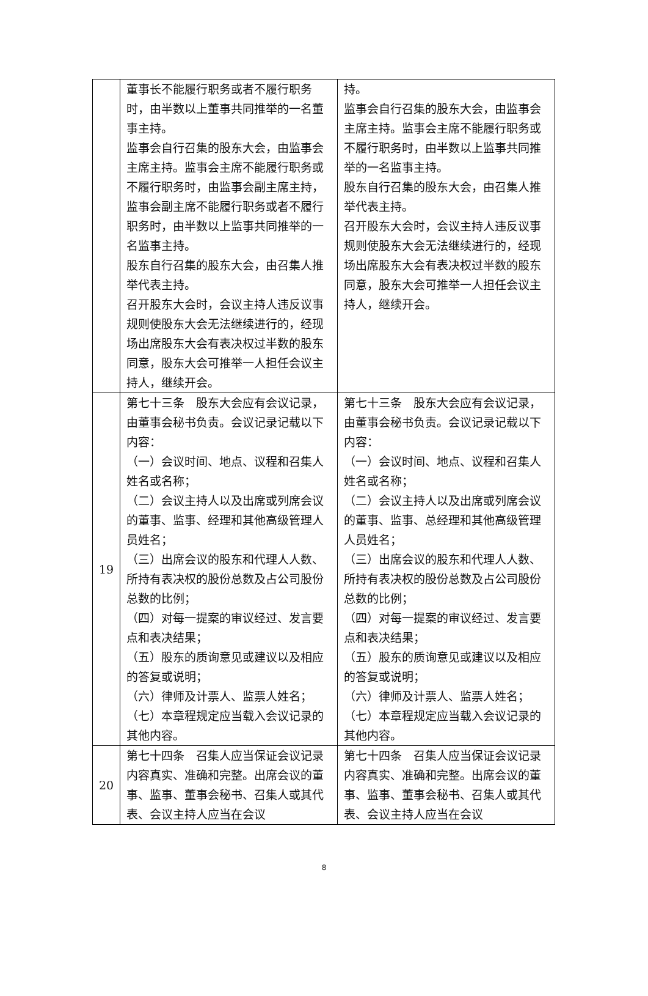| | 董事长不能履行职务或者不履行职务时，由半数以上董事共同推举的一名董事主持。 监事会自行召集的股东大会，由监事会主席主持。监事会主席不能履行职务或不履行职务时，由监事会副主席主持，监事会副主席不能履行职务或者不履行职务时，由半数以上监事共同推举的一名监事主持。 股东自行召集的股东大会，由召集人推举代表主持。 召开股东大会时，会议主持人违反议事规则使股东大会无法继续进行的，经现场出席股东大会有表决权过半数的股东同意，股东大会可推举一人担任会议主持人，继续开会。 | 持。 监事会自行召集的股东大会，由监事会主席主持。监事会主席不能履行职务或不履行职务时，由半数以上监事共同推举的一名监事主持。 股东自行召集的股东大会，由召集人推举代表主持。 召开股东大会时，会议主持人违反议事规则使股东大会无法继续进行的，经现场出席股东大会有表决权过半数的股东同意，股东大会可推举一人担任会议主持人，继续开会。 |
| 19 | 第七十三条 股东大会应有会议记录，由董事会秘书负责。会议记录记载以下内容： （一）会议时间、地点、议程和召集人姓名或名称； （二）会议主持人以及出席或列席会议的董事、监事、经理和其他高级管理人员姓名； （三）出席会议的股东和代理人人数、所持有表决权的股份总数及占公司股份总数的比例； （四）对每一提案的审议经过、发言要点和表决结果； （五）股东的质询意见或建议以及相应的答复或说明； （六）律师及计票人、监票人姓名； （七）本章程规定应当载入会议记录的其他内容。 | 第七十三条 股东大会应有会议记录，由董事会秘书负责。会议记录记载以下内容： （一）会议时间、地点、议程和召集人姓名或名称； （二）会议主持人以及出席或列席会议的董事、监事、总经理和其他高级管理人员姓名； （三）出席会议的股东和代理人人数、所持有表决权的股份总数及占公司股份总数的比例； （四）对每一提案的审议经过、发言要点和表决结果； （五）股东的质询意见或建议以及相应的答复或说明； （六）律师及计票人、监票人姓名； （七）本章程规定应当载入会议记录的其他内容。 |
| 20 | 第七十四条 召集人应当保证会议记录内容真实、准确和完整。出席会议的董事、监事、董事会秘书、召集人或其代表、会议主持人应当在会议 | 第七十四条 召集人应当保证会议记录内容真实、准确和完整。出席会议的董事、监事、董事会秘书、召集人或其代表、会议主持人应当在会议 |
8